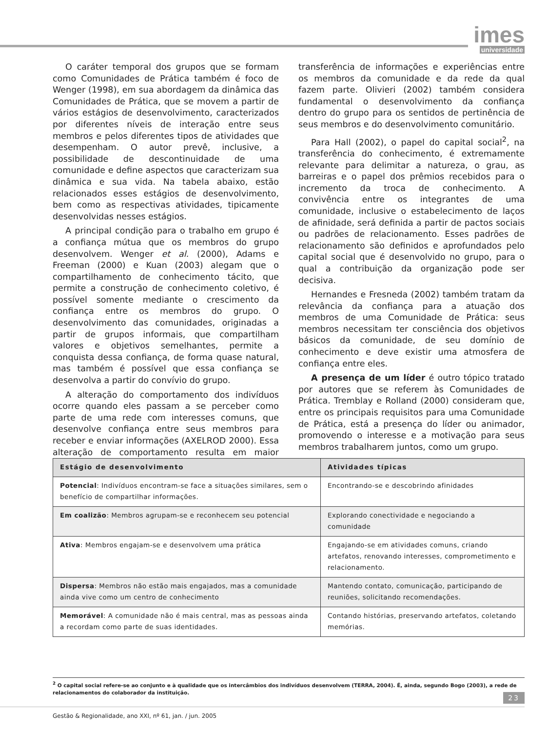imes
universidade
O caráter temporal dos grupos que se formam como Comunidades de Prática também é foco de Wenger (1998), em sua abordagem da dinâmica das Comunidades de Prática, que se movem a partir de vários estágios de desenvolvimento, caracterizados por diferentes níveis de interação entre seus membros e pelos diferentes tipos de atividades que desempenham. O autor prevê, inclusive, a possibilidade de descontinuidade de uma comunidade e define aspectos que caracterizam sua dinâmica e sua vida. Na tabela abaixo, estão relacionados esses estágios de desenvolvimento, bem como as respectivas atividades, tipicamente desenvolvidas nesses estágios.
A principal condição para o trabalho em grupo é a confiança mútua que os membros do grupo desenvolvem. Wenger et al. (2000), Adams e Freeman (2000) e Kuan (2003) alegam que o compartilhamento de conhecimento tácito, que permite a construção de conhecimento coletivo, é possível somente mediante o crescimento da confiança entre os membros do grupo. O desenvolvimento das comunidades, originadas a partir de grupos informais, que compartilham valores e objetivos semelhantes, permite a conquista dessa confiança, de forma quase natural, mas também é possível que essa confiança se desenvolva a partir do convívio do grupo.
A alteração do comportamento dos indivíduos ocorre quando eles passam a se perceber como parte de uma rede com interesses comuns, que desenvolve confiança entre seus membros para receber e enviar informações (AXELROD 2000). Essa alteração de comportamento resulta em maior transferência de informações e experiências entre os membros da comunidade e da rede da qual fazem parte. Olivieri (2002) também considera fundamental o desenvolvimento da confiança dentro do grupo para os sentidos de pertinência de seus membros e do desenvolvimento comunitário.
Para Hall (2002), o papel do capital social<sup>2</sup>, na transferência do conhecimento, é extremamente relevante para delimitar a natureza, o grau, as barreiras e o papel dos prêmios recebidos para o incremento da troca de conhecimento. A convivência entre os integrantes de uma comunidade, inclusive o estabelecimento de laços de afinidade, será definida a partir de pactos sociais ou padrões de relacionamento. Esses padrões de relacionamento são definidos e aprofundados pelo capital social que é desenvolvido no grupo, para o qual a contribuição da organização pode ser decisiva.
Hernandes e Fresneda (2002) também tratam da relevância da confiança para a atuação dos membros de uma Comunidade de Prática: seus membros necessitam ter consciência dos objetivos básicos da comunidade, de seu domínio de conhecimento e deve existir uma atmosfera de confiança entre eles.
A presença de um líder é outro tópico tratado por autores que se referem às Comunidades de Prática. Tremblay e Rolland (2000) consideram que, entre os principais requisitos para uma Comunidade de Prática, está a presença do líder ou animador, promovendo o interesse e a motivação para seus membros trabalharem juntos, como um grupo.
| Estágio de desenvolvimento | Atividades típicas |
| --- | --- |
| Potencial : Indivíduos encontram-se face a situações similares, sem o benefício de compartilhar informações. | Encontrando-se e descobrindo afinidades |
| Em coalizão : Membros agrupam-se e reconhecem seu potencial | Explorando conectividade e negociando a comunidade |
| Ativa : Membros engajam-se e desenvolvem uma prática | Engajando-se em atividades comuns, criando artefatos, renovando interesses, comprometimento e relacionamento. |
| Dispersa : Membros não estão mais engajados, mas a comunidade ainda vive como um centro de conhecimento | Mantendo contato, comunicação, participando de reuniões, solicitando recomendações. |
| Memorável : A comunidade não é mais central, mas as pessoas ainda a recordam como parte de suas identidades. | Contando histórias, preservando artefatos, coletando memórias. |
<sup>2</sup> O capital social refere-se ao conjunto e à qualidade que os intercâmbios dos indivíduos desenvolvem (TERRA, 2004). É, ainda, segundo Bogo (2003), a rede de relacionamentos do colaborador da instituição.
23
Gestão & Regionalidade, ano XXI, nº 61, jan. / jun. 2005